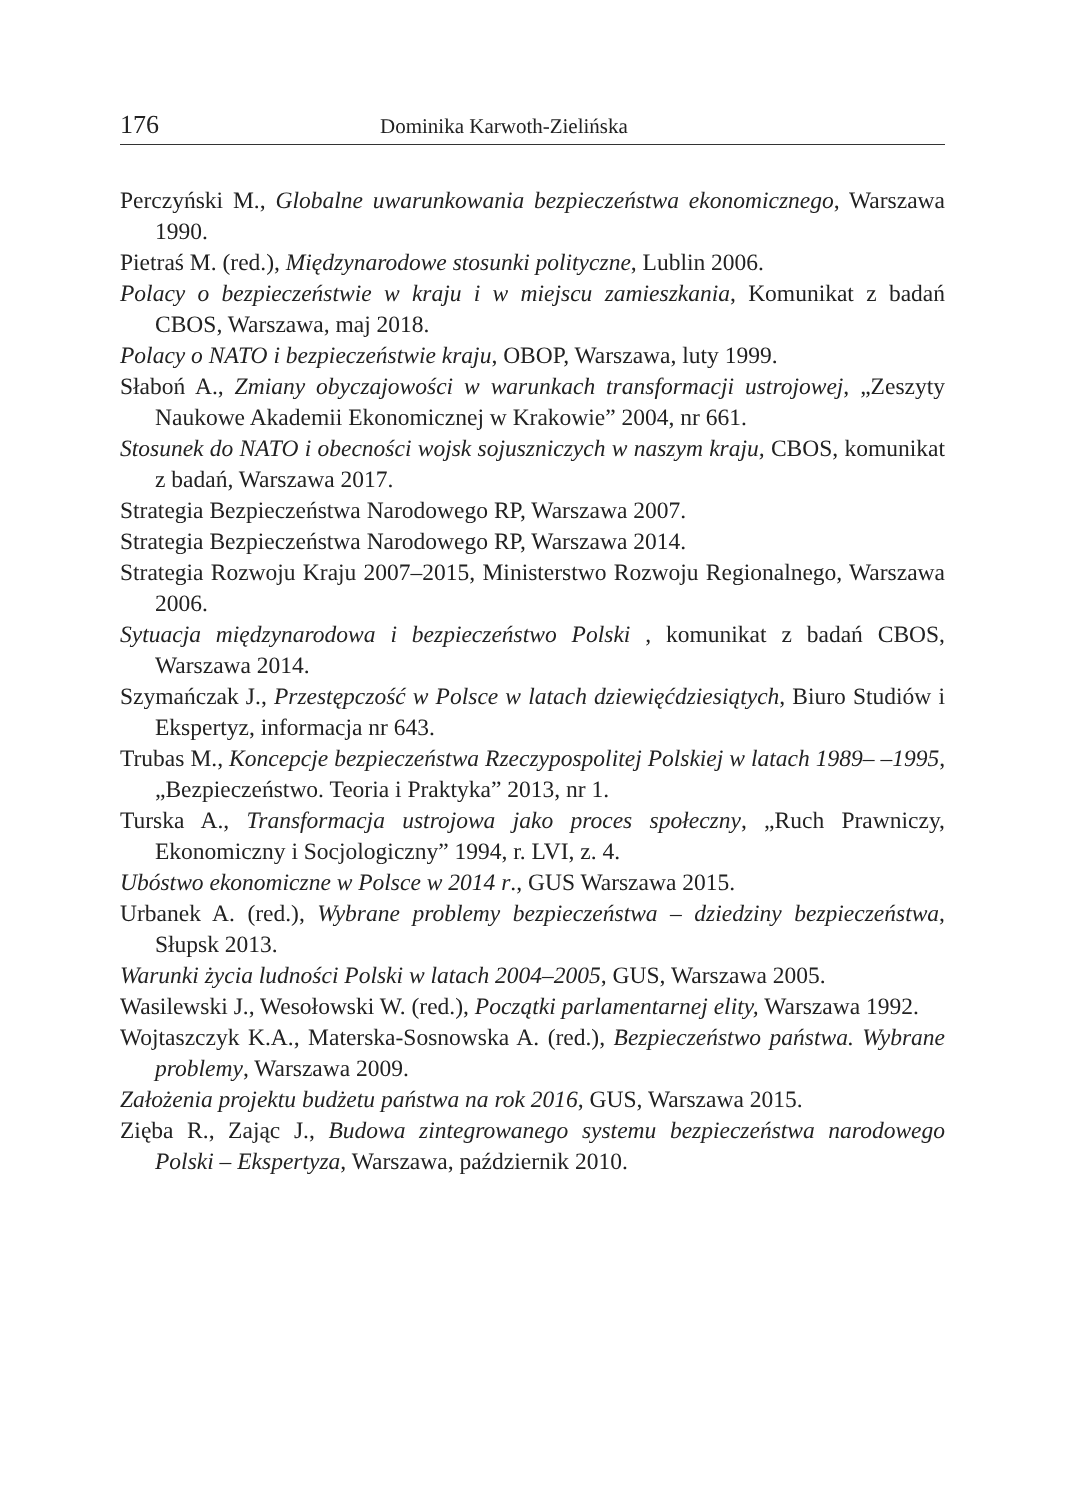176 Dominika Karwoth-Zielińska
Perczyński M., Globalne uwarunkowania bezpieczeństwa ekonomicznego, Warszawa 1990.
Pietraś M. (red.), Międzynarodowe stosunki polityczne, Lublin 2006.
Polacy o bezpieczeństwie w kraju i w miejscu zamieszkania, Komunikat z badań CBOS, Warszawa, maj 2018.
Polacy o NATO i bezpieczeństwie kraju, OBOP, Warszawa, luty 1999.
Słaboń A., Zmiany obyczajowości w warunkach transformacji ustrojowej, „Zeszyty Naukowe Akademii Ekonomicznej w Krakowie” 2004, nr 661.
Stosunek do NATO i obecności wojsk sojuszniczych w naszym kraju, CBOS, komunikat z badań, Warszawa 2017.
Strategia Bezpieczeństwa Narodowego RP, Warszawa 2007.
Strategia Bezpieczeństwa Narodowego RP, Warszawa 2014.
Strategia Rozwoju Kraju 2007–2015, Ministerstwo Rozwoju Regionalnego, Warszawa 2006.
Sytuacja międzynarodowa i bezpieczeństwo Polski , komunikat z badań CBOS, Warszawa 2014.
Szymańczak J., Przestępczość w Polsce w latach dziewięćdziesiątych, Biuro Studiów i Ekspertyz, informacja nr 643.
Trubas M., Koncepcje bezpieczeństwa Rzeczypospolitej Polskiej w latach 1989– –1995, „Bezpieczeństwo. Teoria i Praktyka” 2013, nr 1.
Turska A., Transformacja ustrojowa jako proces społeczny, „Ruch Prawniczy, Ekonomiczny i Socjologiczny” 1994, r. LVI, z. 4.
Ubóstwo ekonomiczne w Polsce w 2014 r., GUS Warszawa 2015.
Urbanek A. (red.), Wybrane problemy bezpieczeństwa – dziedziny bezpieczeństwa, Słupsk 2013.
Warunki życia ludności Polski w latach 2004–2005, GUS, Warszawa 2005.
Wasilewski J., Wesołowski W. (red.), Początki parlamentarnej elity, Warszawa 1992.
Wojtaszczyk K.A., Materska-Sosnowska A. (red.), Bezpieczeństwo państwa. Wybrane problemy, Warszawa 2009.
Założenia projektu budżetu państwa na rok 2016, GUS, Warszawa 2015.
Zięba R., Zając J., Budowa zintegrowanego systemu bezpieczeństwa narodowego Polski – Ekspertyza, Warszawa, październik 2010.